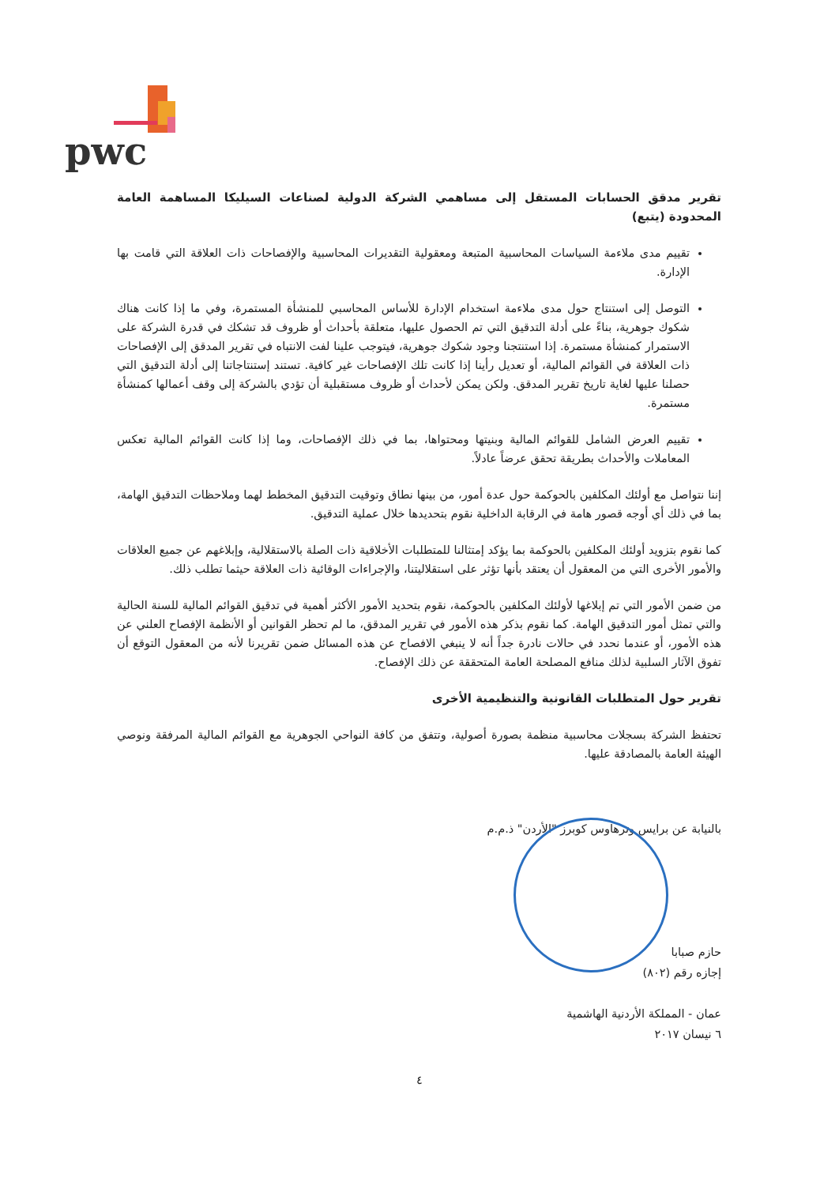pwc
تقرير مدقق الحسابات المستقل إلى مساهمي الشركة الدولية لصناعات السيليكا المساهمة العامة المحدودة (يتبع)
تقييم مدى ملاءمة السياسات المحاسبية المتبعة ومعقولية التقديرات المحاسبية والإفصاحات ذات العلاقة التي قامت بها الإدارة.
التوصل إلى استنتاج حول مدى ملاءمة استخدام الإدارة للأساس المحاسبي للمنشأة المستمرة، وفي ما إذا كانت هناك شكوك جوهرية، بناءً على أدلة التدقيق التي تم الحصول عليها، متعلقة بأحداث أو ظروف قد تشكك في قدرة الشركة على الاستمرار كمنشأة مستمرة. إذا استنتجنا وجود شكوك جوهرية، فيتوجب علينا لفت الانتباه في تقرير المدقق إلى الإفصاحات ذات العلاقة في القوائم المالية، أو تعديل رأينا إذا كانت تلك الإفصاحات غير كافية. تستند إستنتاجاتنا إلى أدلة التدقيق التي حصلنا عليها لغاية تاريخ تقرير المدقق. ولكن يمكن لأحداث أو ظروف مستقبلية أن تؤدي بالشركة إلى وقف أعمالها كمنشأة مستمرة.
تقييم العرض الشامل للقوائم المالية وبنيتها ومحتواها، بما في ذلك الإفصاحات، وما إذا كانت القوائم المالية تعكس المعاملات والأحداث بطريقة تحقق عرضاً عادلاً.
إننا نتواصل مع أولئك المكلفين بالحوكمة حول عدة أمور، من بينها نطاق وتوقيت التدقيق المخطط لهما وملاحظات التدقيق الهامة، بما في ذلك أي أوجه قصور هامة في الرقابة الداخلية نقوم بتحديدها خلال عملية التدقيق.
كما نقوم بتزويد أولئك المكلفين بالحوكمة بما يؤكد إمتثالنا للمتطلبات الأخلاقية ذات الصلة بالاستقلالية، وإبلاغهم عن جميع العلاقات والأمور الأخرى التي من المعقول أن يعتقد بأنها تؤثر على استقلاليتنا، والإجراءات الوقائية ذات العلاقة حيثما تطلب ذلك.
من ضمن الأمور التي تم إبلاغها لأولئك المكلفين بالحوكمة، نقوم بتحديد الأمور الأكثر أهمية في تدقيق القوائم المالية للسنة الحالية والتي تمثل أمور التدقيق الهامة. كما نقوم بذكر هذه الأمور في تقرير المدقق، ما لم تحظر القوانين أو الأنظمة الإفصاح العلني عن هذه الأمور، أو عندما نحدد في حالات نادرة جداً أنه لا ينبغي الافصاح عن هذه المسائل ضمن تقريرنا لأنه من المعقول التوقع أن تفوق الآثار السلبية لذلك منافع المصلحة العامة المتحققة عن ذلك الإفصاح.
تقرير حول المتطلبات القانونية والتنظيمية الأخرى
تحتفظ الشركة بسجلات محاسبية منظمة بصورة أصولية، وتتفق من كافة النواحي الجوهرية مع القوائم المالية المرفقة ونوصي الهيئة العامة بالمصادقة عليها.
بالنيابة عن برايس وترهاوس كوبرز "الأردن" ذ.م.م
حازم صبابا
إجازه رقم (٨٠٢)
عمان - المملكة الأردنية الهاشمية
٦ نيسان ٢٠١٧
٤